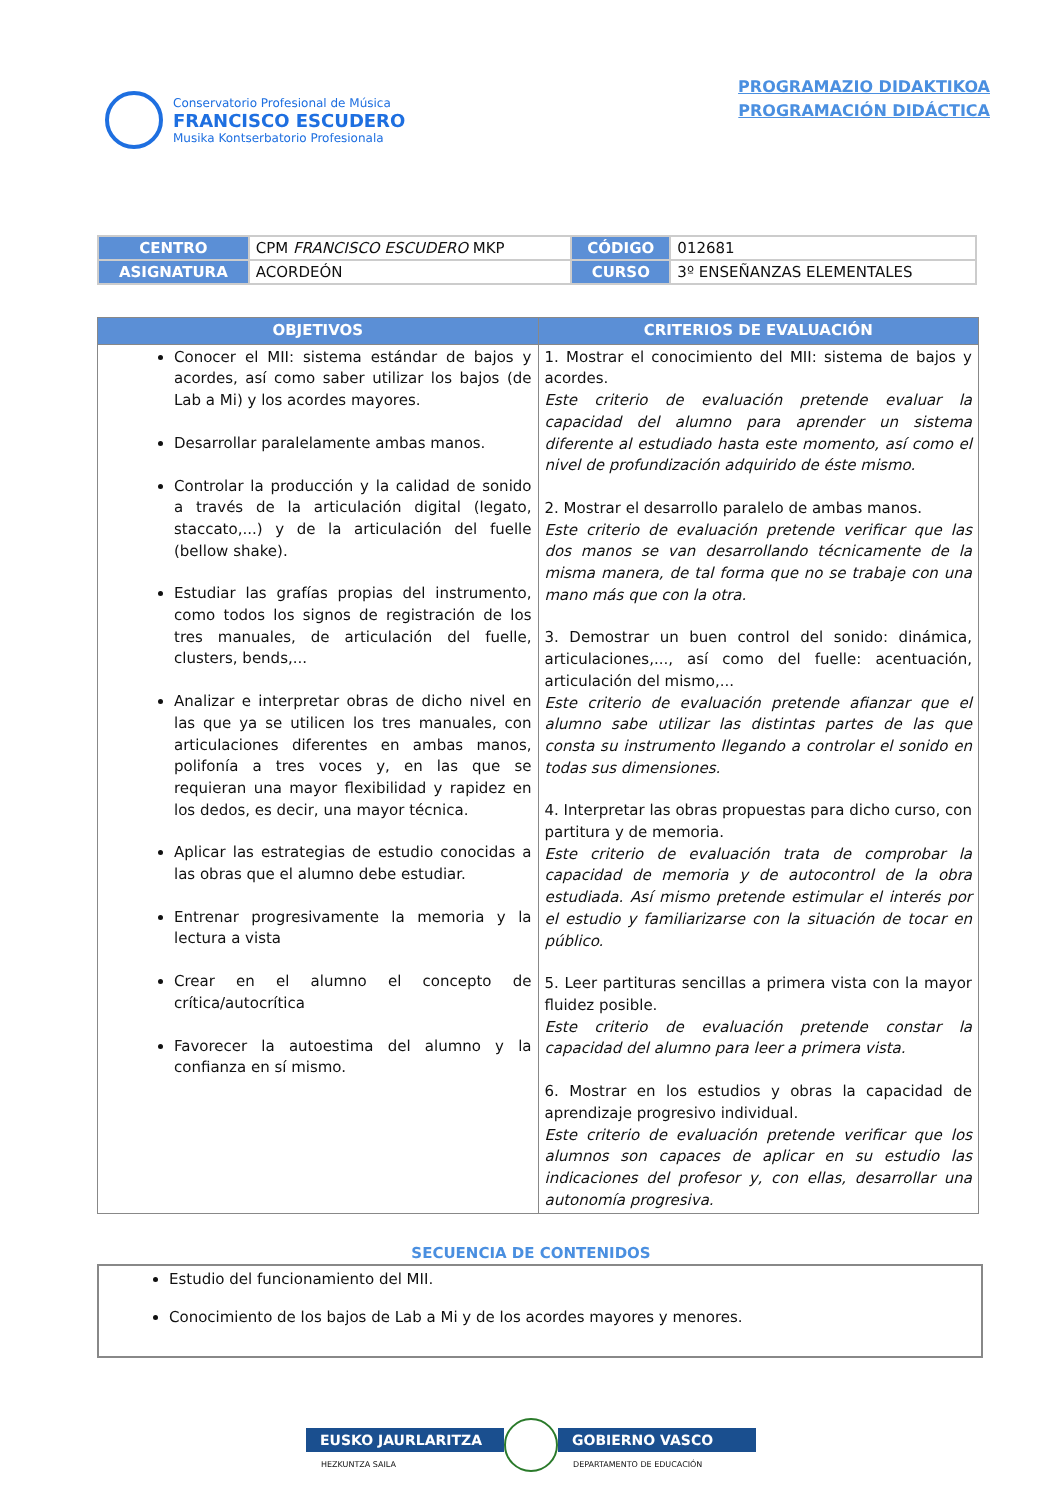Conservatorio Profesional de Música
FRANCISCO ESCUDERO
Musika Kontserbatorio Profesionala
PROGRAMAZIO DIDAKTIKOA
PROGRAMACIÓN DIDÁCTICA
| CENTRO | CPM FRANCISCO ESCUDERO MKP | CÓDIGO | 012681 |
| ASIGNATURA | ACORDEÓN | CURSO | 3º ENSEÑANZAS ELEMENTALES |
| OBJETIVOS | CRITERIOS DE EVALUACIÓN |
| --- | --- |
| Conocer el MII: sistema estándar de bajos y acordes, así como saber utilizar los bajos (de Lab a Mi) y los acordes mayores. Desarrollar paralelamente ambas manos. Controlar la producción y la calidad de sonido a través de la articulación digital (legato, staccato,...) y de la articulación del fuelle (bellow shake). Estudiar las grafías propias del instrumento, como todos los signos de registración de los tres manuales, de articulación del fuelle, clusters, bends,... Analizar e interpretar obras de dicho nivel en las que ya se utilicen los tres manuales, con articulaciones diferentes en ambas manos, polifonía a tres voces y, en las que se requieran una mayor flexibilidad y rapidez en los dedos, es decir, una mayor técnica. Aplicar las estrategias de estudio conocidas a las obras que el alumno debe estudiar. Entrenar progresivamente la memoria y la lectura a vista Crear en el alumno el concepto de crítica/autocrítica Favorecer la autoestima del alumno y la confianza en sí mismo. | 1. Mostrar el conocimiento del MII: sistema de bajos y acordes. Este criterio de evaluación pretende evaluar la capacidad del alumno para aprender un sistema diferente al estudiado hasta este momento, así como el nivel de profundización adquirido de éste mismo. 2. Mostrar el desarrollo paralelo de ambas manos. Este criterio de evaluación pretende verificar que las dos manos se van desarrollando técnicamente de la misma manera, de tal forma que no se trabaje con una mano más que con la otra. 3. Demostrar un buen control del sonido: dinámica, articulaciones,..., así como del fuelle: acentuación, articulación del mismo,... Este criterio de evaluación pretende afianzar que el alumno sabe utilizar las distintas partes de las que consta su instrumento llegando a controlar el sonido en todas sus dimensiones. 4. Interpretar las obras propuestas para dicho curso, con partitura y de memoria. Este criterio de evaluación trata de comprobar la capacidad de memoria y de autocontrol de la obra estudiada. Así mismo pretende estimular el interés por el estudio y familiarizarse con la situación de tocar en público. 5. Leer partituras sencillas a primera vista con la mayor fluidez posible. Este criterio de evaluación pretende constar la capacidad del alumno para leer a primera vista. 6. Mostrar en los estudios y obras la capacidad de aprendizaje progresivo individual. Este criterio de evaluación pretende verificar que los alumnos son capaces de aplicar en su estudio las indicaciones del profesor y, con ellas, desarrollar una autonomía progresiva. |
SECUENCIA DE CONTENIDOS
Estudio del funcionamiento del MII.
Conocimiento de los bajos de Lab a Mi y de los acordes mayores y menores.
EUSKO JAURLARITZA
HEZKUNTZA SAILA
GOBIERNO VASCO
DEPARTAMENTO DE EDUCACIÓN